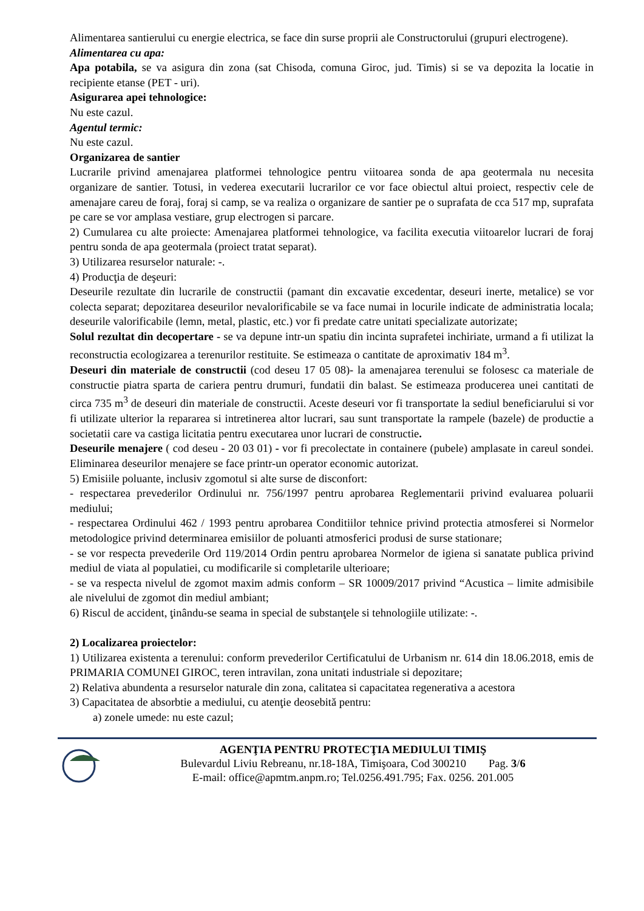Alimentarea santierului cu energie electrica, se face din surse proprii ale Constructorului (grupuri electrogene).
Alimentarea cu apa:
Apa potabila, se va asigura din zona (sat Chisoda, comuna Giroc, jud. Timis) si se va depozita la locatie in recipiente etanse (PET - uri).
Asigurarea apei tehnologice:
Nu este cazul.
Agentul termic:
Nu este cazul.
Organizarea de santier
Lucrarile privind amenajarea platformei tehnologice pentru viitoarea sonda de apa geotermala nu necesita organizare de santier. Totusi, in vederea executarii lucrarilor ce vor face obiectul altui proiect, respectiv cele de amenajare careu de foraj, foraj si camp, se va realiza o organizare de santier pe o suprafata de cca 517 mp, suprafata pe care se vor amplasa vestiare, grup electrogen si parcare.
2) Cumularea cu alte proiecte: Amenajarea platformei tehnologice, va facilita executia viitoarelor lucrari de foraj pentru sonda de apa geotermala (proiect tratat separat).
3) Utilizarea resurselor naturale: -.
4) Producţia de deşeuri:
Deseurile rezultate din lucrarile de constructii (pamant din excavatie excedentar, deseuri inerte, metalice) se vor colecta separat; depozitarea deseurilor nevalorificabile se va face numai in locurile indicate de administratia locala; deseurile valorificabile (lemn, metal, plastic, etc.) vor fi predate catre unitati specializate autorizate;
Solul rezultat din decopertare - se va depune intr-un spatiu din incinta suprafetei inchiriate, urmand a fi utilizat la reconstructia ecologizarea a terenurilor restituite. Se estimeaza o cantitate de aproximativ 184 m<sup>3</sup>.
Deseuri din materiale de constructii (cod deseu 17 05 08)- la amenajarea terenului se folosesc ca materiale de constructie piatra sparta de cariera pentru drumuri, fundatii din balast. Se estimeaza producerea unei cantitati de circa 735 m<sup>3</sup> de deseuri din materiale de constructii. Aceste deseuri vor fi transportate la sediul beneficiarului si vor fi utilizate ulterior la repararea si intretinerea altor lucrari, sau sunt transportate la rampele (bazele) de productie a societatii care va castiga licitatia pentru executarea unor lucrari de constructie.
Deseurile menajere ( cod deseu - 20 03 01) - vor fi precolectate in containere (pubele) amplasate in careul sondei. Eliminarea deseurilor menajere se face printr-un operator economic autorizat.
5) Emisiile poluante, inclusiv zgomotul si alte surse de disconfort:
- respectarea prevederilor Ordinului nr. 756/1997 pentru aprobarea Reglementarii privind evaluarea poluarii mediului;
- respectarea Ordinului 462 / 1993 pentru aprobarea Conditiilor tehnice privind protectia atmosferei si Normelor metodologice privind determinarea emisiilor de poluanti atmosferici produsi de surse stationare;
- se vor respecta prevederile Ord 119/2014 Ordin pentru aprobarea Normelor de igiena si sanatate publica privind mediul de viata al populatiei, cu modificarile si completarile ulterioare;
- se va respecta nivelul de zgomot maxim admis conform – SR 10009/2017 privind “Acustica – limite admisibile ale nivelului de zgomot din mediul ambiant;
6) Riscul de accident, ţinându-se seama in special de substanţele si tehnologiile utilizate: -.
2) Localizarea proiectelor:
1) Utilizarea existenta a terenului: conform prevederilor Certificatului de Urbanism nr. 614 din 18.06.2018, emis de PRIMARIA COMUNEI GIROC, teren intravilan, zona unitati industriale si depozitare;
2) Relativa abundenta a resurselor naturale din zona, calitatea si capacitatea regenerativa a acestora
3) Capacitatea de absorbtie a mediului, cu atenţie deosebită pentru:
a) zonele umede: nu este cazul;
AGENŢIA PENTRU PROTECŢIA MEDIULUI TIMIŞ
Bulevardul Liviu Rebreanu, nr.18-18A, Timişoara, Cod 300210 Pag. 3/6
E-mail: office@apmtm.anpm.ro; Tel.0256.491.795; Fax. 0256. 201.005